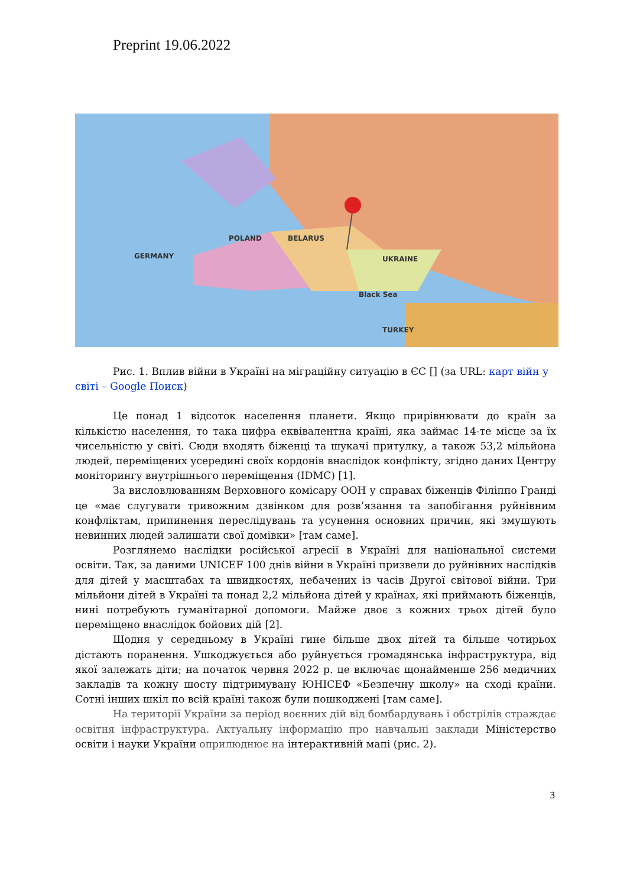Preprint 19.06.2022
POLAND
UKRAINE
BELARUS
GERMANY
TURKEY
Black Sea
Рис. 1. Вплив війни в Україні на міграційну ситуацію в ЄС [] (за URL: карт війн у світі – Google Поиск)
Це понад 1 відсоток населення планети. Якщо прирівнювати до країн за кількістю населення, то така цифра еквівалентна країні, яка займає 14-те місце за їх чисельністю у світі. Сюди входять біженці та шукачі притулку, а також 53,2 мільйона людей, переміщених усередині своїх кордонів внаслідок конфлікту, згідно даних Центру моніторингу внутрішнього переміщення (IDMC) [1].
За висловлюванням Верховного комісару ООН у справах біженців Філіппо Гранді це «має слугувати тривожним дзвінком для розв’язання та запобігання руйнівним конфліктам, припинення переслідувань та усунення основних причин, які змушують невинних людей залишати свої домівки» [там саме].
Розглянемо наслідки російської агресії в Україні для національної системи освіти. Так, за даними UNICEF 100 днів війни в Україні призвели до руйнівних наслідків для дітей у масштабах та швидкостях, небачених із часів Другої світової війни. Три мільйони дітей в Україні та понад 2,2 мільйона дітей у країнах, які приймають біженців, нині потребують гуманітарної допомоги. Майже двоє з кожних трьох дітей було переміщено внаслідок бойових дій [2].
Щодня у середньому в Україні гине більше двох дітей та більше чотирьох дістають поранення. Ушкоджується або руйнується громадянська інфраструктура, від якої залежать діти; на початок червня 2022 р. це включає щонайменше 256 медичних закладів та кожну шосту підтримувану ЮНІСЕФ «Безпечну школу» на сході країни. Сотні інших шкіл по всій країні також були пошкоджені [там саме].
На території України за період воєнних дій від бомбардувань і обстрілів страждає освітня інфраструктура. Актуальну інформацію про навчальні заклади Міністерство освіти і науки України оприлюднює на інтерактивній мапі (рис. 2).
3